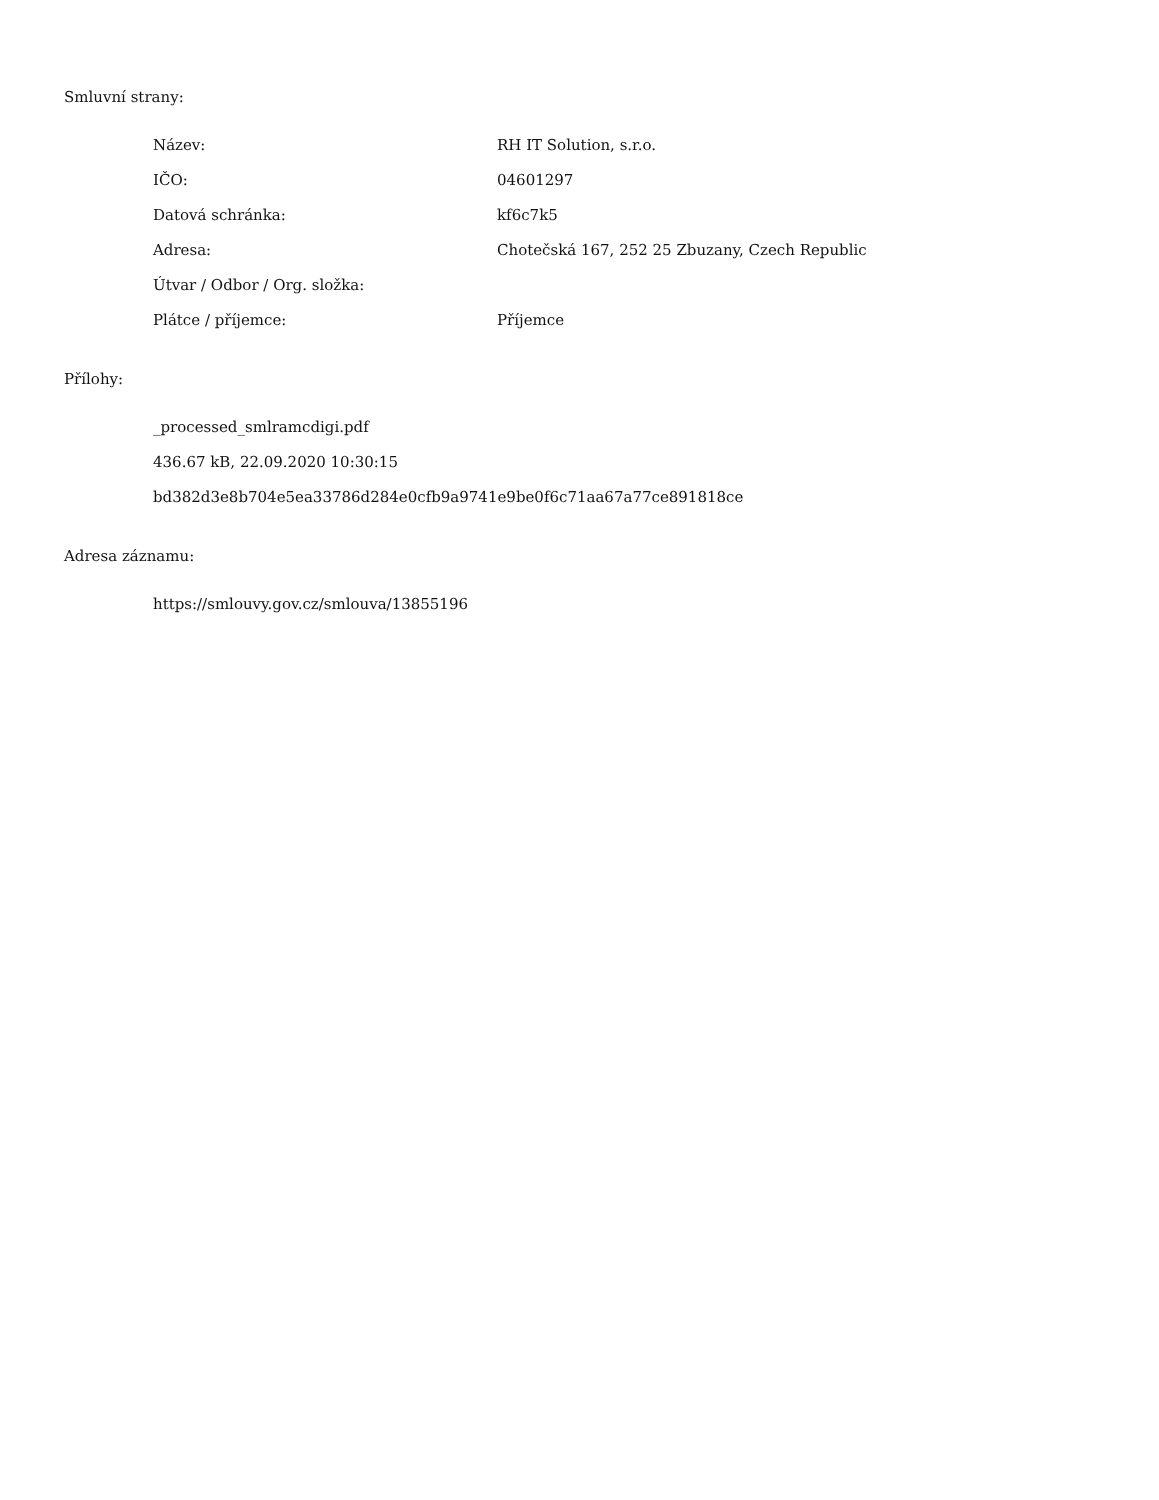Smluvní strany:
| Název: | RH IT Solution, s.r.o. |
| IČO: | 04601297 |
| Datová schránka: | kf6c7k5 |
| Adresa: | Chotečská 167, 252 25 Zbuzany, Czech Republic |
| Útvar / Odbor / Org. složka: | |
| Plátce / příjemce: | Příjemce |
Přílohy:
_processed_smlramcdigi.pdf
436.67 kB, 22.09.2020 10:30:15
bd382d3e8b704e5ea33786d284e0cfb9a9741e9be0f6c71aa67a77ce891818ce
Adresa záznamu:
https://smlouvy.gov.cz/smlouva/13855196